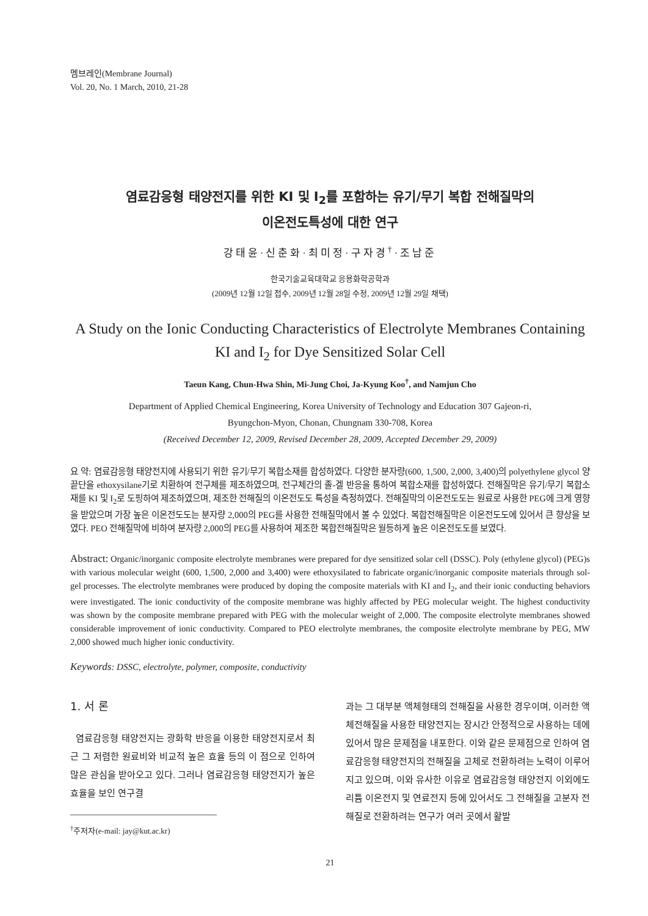멤브레인(Membrane Journal)
Vol. 20, No. 1 March, 2010, 21-28
염료감응형 태양전지를 위한 KI 및 I<sub>2</sub>를 포함하는 유기/무기 복합 전해질막의
이온전도특성에 대한 연구
강태윤·신춘화·최미정·구자경<sup>†</sup>·조남준
한국기술교육대학교 응용화학공학과
(2009년 12월 12일 접수, 2009년 12월 28일 수정, 2009년 12월 29일 채택)
A Study on the Ionic Conducting Characteristics of Electrolyte Membranes Containing KI and I<sub>2</sub> for Dye Sensitized Solar Cell
Taeun Kang, Chun-Hwa Shin, Mi-Jung Choi, Ja-Kyung Koo<sup>†</sup>, and Namjun Cho
Department of Applied Chemical Engineering, Korea University of Technology and Education 307 Gajeon-ri,
Byungchon-Myon, Chonan, Chungnam 330-708, Korea
(Received December 12, 2009, Revised December 28, 2009, Accepted December 29, 2009)
요 약: 염료감응형 태양전지에 사용되기 위한 유기/무기 복합소재를 합성하였다. 다양한 분자량(600, 1,500, 2,000, 3,400)의 polyethylene glycol 양 끝단을 ethoxysilane기로 치환하여 전구체를 제조하였으며, 전구체간의 졸-겔 반응을 통하여 복합소재를 합성하였다. 전해질막은 유기/무기 복합소재를 KI 및 I<sub>2</sub>로 도핑하여 제조하였으며, 제조한 전해질의 이온전도도 특성을 측정하였다. 전해질막의 이온전도도는 원료로 사용한 PEG에 크게 영향을 받았으며 가장 높은 이온전도도는 분자량 2,000의 PEG를 사용한 전해질막에서 볼 수 있었다. 복합전해질막은 이온전도도에 있어서 큰 향상을 보였다. PEO 전해질막에 비하여 분자량 2,000의 PEG를 사용하여 제조한 복합전해질막은 월등하게 높은 이온전도도를 보였다.
Abstract: Organic/inorganic composite electrolyte membranes were prepared for dye sensitized solar cell (DSSC). Poly (ethylene glycol) (PEG)s with various molecular weight (600, 1,500, 2,000 and 3,400) were ethoxysilated to fabricate organic/inorganic composite materials through sol-gel processes. The electrolyte membranes were produced by doping the composite materials with KI and I<sub>2</sub>, and their ionic conducting behaviors were investigated. The ionic conductivity of the composite membrane was highly affected by PEG molecular weight. The highest conductivity was shown by the composite membrane prepared with PEG with the molecular weight of 2,000. The composite electrolyte membranes showed considerable improvement of ionic conductivity. Compared to PEO electrolyte membranes, the composite electrolyte membrane by PEG, MW 2,000 showed much higher ionic conductivity.
Keywords: DSSC, electrolyte, polymer, composite, conductivity
1. 서 론
염료감응형 태양전지는 광화학 반응을 이용한 태양전지로서 최근 그 저렴한 원료비와 비교적 높은 효율 등의 이 점으로 인하여 많은 관심을 받아오고 있다. 그러나 염료감응형 태양전지가 높은 효율을 보인 연구결
<sup>†</sup> 주저자(e-mail: jay@kut.ac.kr)
과는 그 대부분 액체형태의 전해질을 사용한 경우이며, 이러한 액체전해질을 사용한 태양전지는 장시간 안정적으로 사용하는 데에 있어서 많은 문제점을 내포한다. 이와 같은 문제점으로 인하여 염료감응형 태양전지의 전해질을 고체로 전환하려는 노력이 이루어지고 있으며, 이와 유사한 이유로 염료감응형 태양전지 이외에도 리튬 이온전지 및 연료전지 등에 있어서도 그 전해질을 고분자 전해질로 전환하려는 연구가 여러 곳에서 활발
21